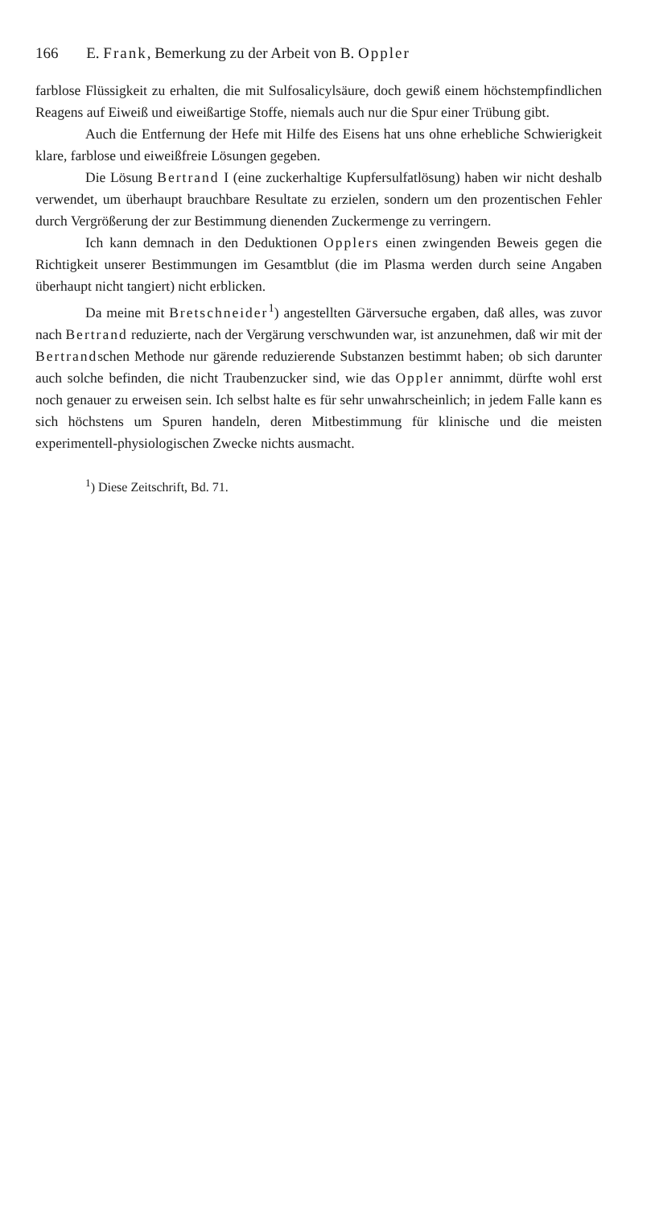166 E. Frank, Bemerkung zu der Arbeit von B. Oppler
farblose Flüssigkeit zu erhalten, die mit Sulfosalicylsäure, doch gewiß einem höchstempfindlichen Reagens auf Eiweiß und eiweißartige Stoffe, niemals auch nur die Spur einer Trübung gibt.
Auch die Entfernung der Hefe mit Hilfe des Eisens hat uns ohne erhebliche Schwierigkeit klare, farblose und eiweißfreie Lösungen gegeben.
Die Lösung Bertrand I (eine zuckerhaltige Kupfersulfatlösung) haben wir nicht deshalb verwendet, um überhaupt brauchbare Resultate zu erzielen, sondern um den prozentischen Fehler durch Vergrößerung der zur Bestimmung dienenden Zuckermenge zu verringern.
Ich kann demnach in den Deduktionen Opplers einen zwingenden Beweis gegen die Richtigkeit unserer Bestimmungen im Gesamtblut (die im Plasma werden durch seine Angaben überhaupt nicht tangiert) nicht erblicken.
Da meine mit Bretschneider<sup>1</sup>) angestellten Gärversuche ergaben, daß alles, was zuvor nach Bertrand reduzierte, nach der Vergärung verschwunden war, ist anzunehmen, daß wir mit der Bertrandschen Methode nur gärende reduzierende Substanzen bestimmt haben; ob sich darunter auch solche befinden, die nicht Traubenzucker sind, wie das Oppler annimmt, dürfte wohl erst noch genauer zu erweisen sein. Ich selbst halte es für sehr unwahrscheinlich; in jedem Falle kann es sich höchstens um Spuren handeln, deren Mitbestimmung für klinische und die meisten experimentell-physiologischen Zwecke nichts ausmacht.
<sup>1</sup>) Diese Zeitschrift, Bd. 71.